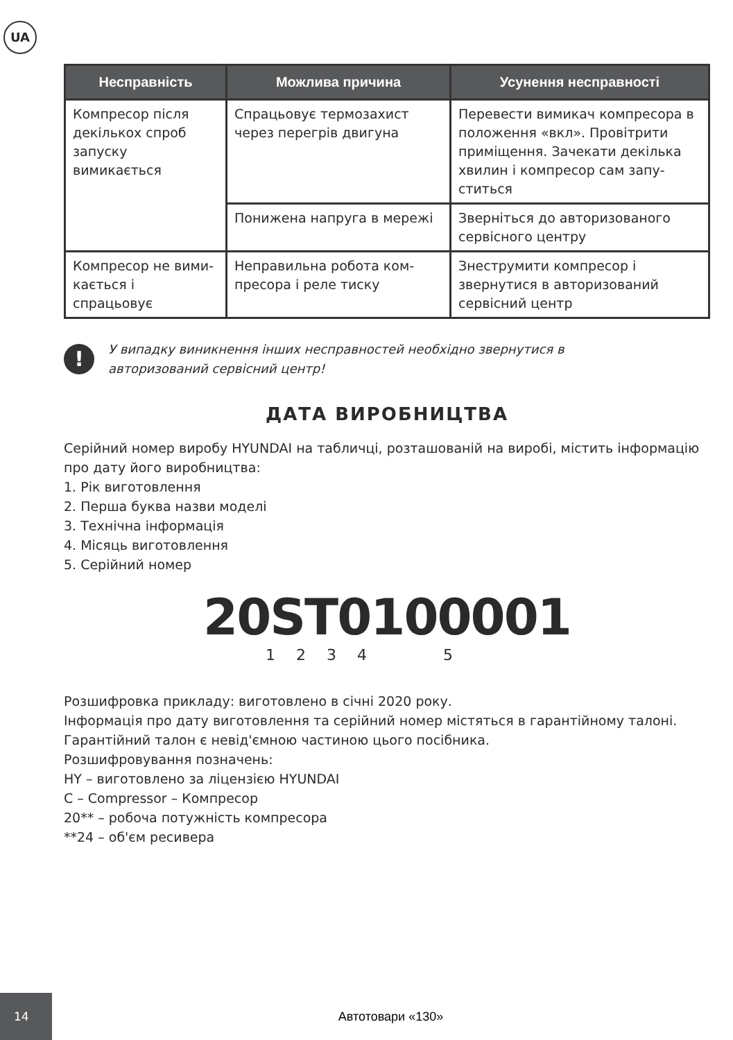UA
| Несправність | Можлива причина | Усунення несправності |
| --- | --- | --- |
| Компресор після декількох спроб запуску вимикається | Спрацьовує термозахист через перегрів двигуна | Перевести вимикач компресора в положення «вкл». Провітрити приміщення. Зачекати декілька хвилин і компресор сам запу­ститься |
| | Понижена напруга в мережі | Зверніться до авторизованого сервісного центру |
| Компресор не вими­кається і спрацьовує | Неправильна робота ком­пресора і реле тиску | Знеструмити компресор і звернутися в авторизований сервісний центр |
!
У випадку виникнення інших несправностей необхідно звернутися в
авторизований сервісний центр!
ДАТА ВИРОБНИЦТВА
Серійний номер виробу HYUNDAI на табличці, розташованій на виробі, містить інфор­мацію про дату його виробництва:
1. Рік виготовлення
2. Перша буква назви моделі
3. Технічна інформація
4. Місяць виготовлення
5. Серійний номер
20ST0100001
1 2 3 4 5
Розшифровка прикладу: виготовлено в січні 2020 року.
Інформація про дату виготовлення та серійний номер містяться в гарантійному талоні.
Гарантійний талон є невід'ємною частиною цього посібника.
Розшифровування позначень:
HY – виготовлено за ліцензією HYUNDAI
C – Compressor – Компресор
20** – робоча потужність компресора
**24 – об'єм ресивера
14
Автотовари «130»